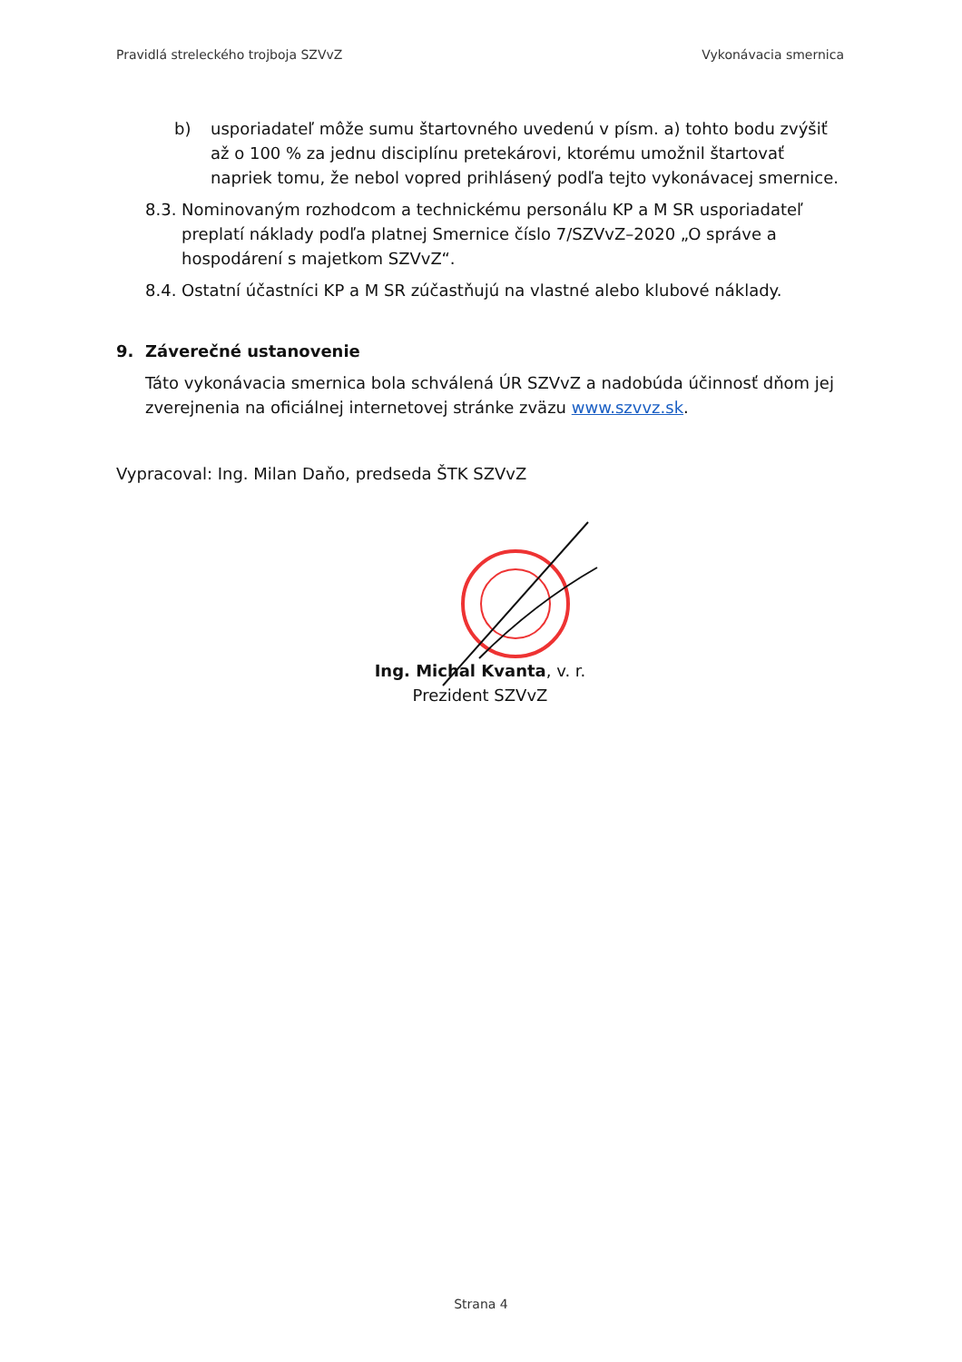Pravidlá streleckého trojboja SZVvZ Vykonávacia smernica
b) usporiadateľ môže sumu štartovného uvedenú v písm. a) tohto bodu zvýšiť až o 100 % za jednu disciplínu pretekárovi, ktorému umožnil štartovať napriek tomu, že nebol vopred prihlásený podľa tejto vykonávacej smernice.
8.3. Nominovaným rozhodcom a technickému personálu KP a M SR usporiadateľ preplatí náklady podľa platnej Smernice číslo 7/SZVvZ–2020 „O správe a hospodárení s majetkom SZVvZ“.
8.4. Ostatní účastníci KP a M SR zúčastňujú na vlastné alebo klubové náklady.
9. Záverečné ustanovenie
Táto vykonávacia smernica bola schválená ÚR SZVvZ a nadobúda účinnosť dňom jej zverejnenia na oficiálnej internetovej stránke zväzu www.szvvz.sk.
Vypracoval: Ing. Milan Daňo, predseda ŠTK SZVvZ
Ing. Michal Kvanta, v. r.
Prezident SZVvZ
Strana 4